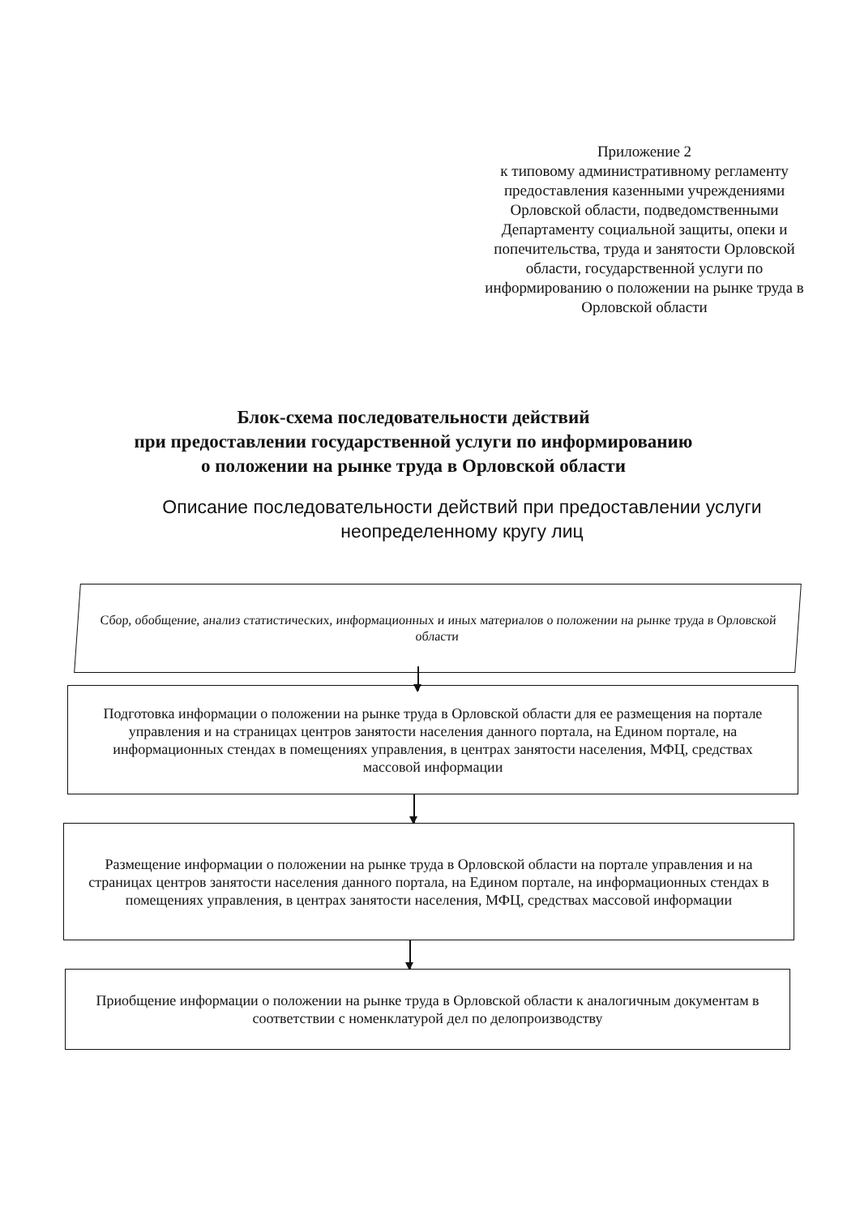Приложение 2
к типовому административному регламенту предоставления казенными учреждениями Орловской области, подведомственными Департаменту социальной защиты, опеки и попечительства, труда и занятости Орловской
области, государственной услуги по информированию о положении на рынке труда в Орловской области
Блок-схема последовательности действий
при предоставлении государственной услуги по информированию
о положении на рынке труда в Орловской области
Описание последовательности действий при предоставлении услуги неопределенному кругу лиц
Сбор, обобщение, анализ статистических, информационных и иных материалов о положении на рынке труда в Орловской области
Подготовка информации о положении на рынке труда в Орловской области для ее размещения на портале управления и на страницах центров занятости населения данного портала, на Едином портале, на информационных стендах в помещениях управления, в центрах занятости населения, МФЦ, средствах массовой информации
Размещение информации о положении на рынке труда в Орловской области на портале управления и на страницах центров занятости населения данного портала, на Едином портале, на информационных стендах в помещениях управления, в центрах занятости населения, МФЦ, средствах массовой информации
Приобщение информации о положении на рынке труда в Орловской области к аналогичным документам в соответствии с номенклатурой дел по делопроизводству